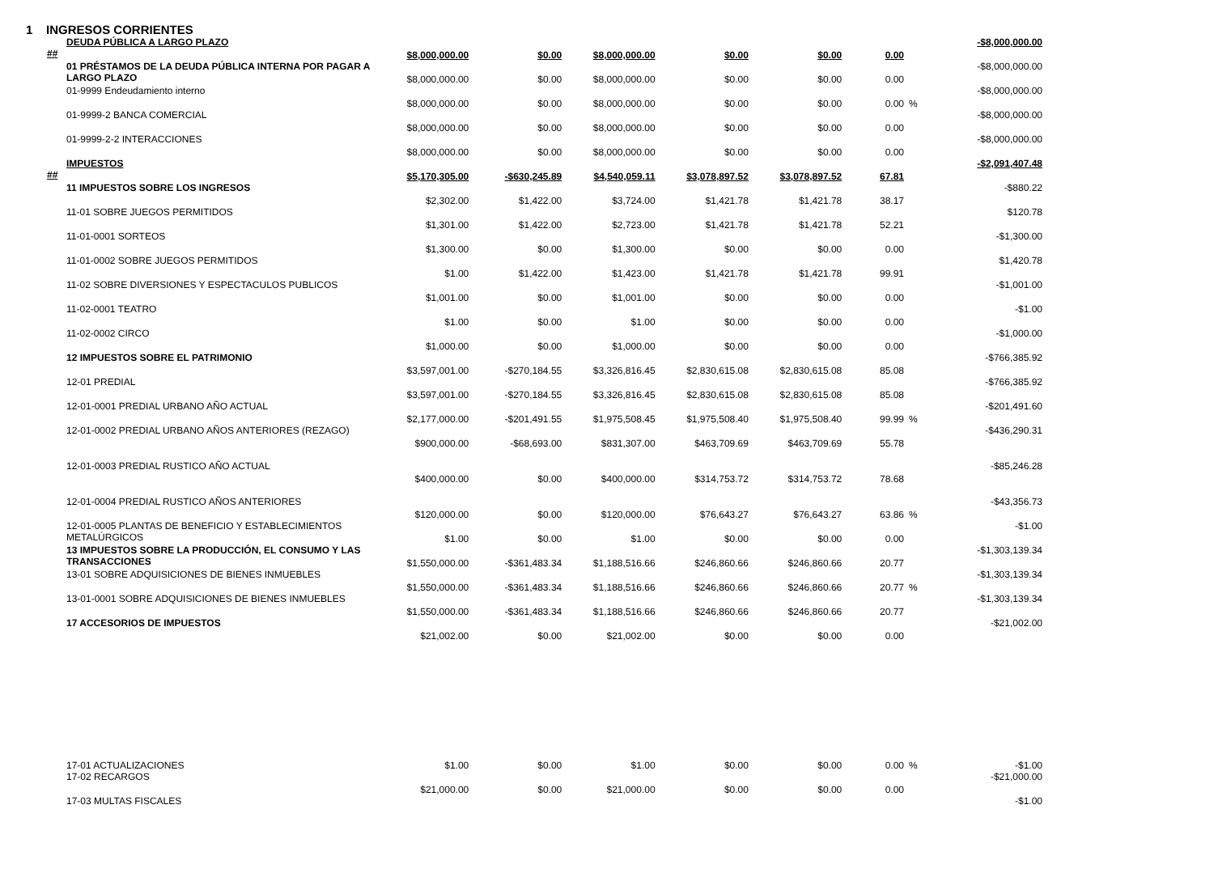1 INGRESOS CORRIENTES
| DEUDA PÚBLICA A LARGO PLAZO ## | $8,000,000.00 | $0.00 | $8,000,000.00 | $0.00 | $0.00 | 0.00 | | -$8,000,000.00 |
| 01 PRÉSTAMOS DE LA DEUDA PÚBLICA INTERNA POR PAGAR A LARGO PLAZO | $8,000,000.00 | $0.00 | $8,000,000.00 | $0.00 | $0.00 | 0.00 | | -$8,000,000.00 |
| 01-9999 Endeudamiento interno | $8,000,000.00 | $0.00 | $8,000,000.00 | $0.00 | $0.00 | 0.00 | % | -$8,000,000.00 |
| 01-9999-2 BANCA COMERCIAL | $8,000,000.00 | $0.00 | $8,000,000.00 | $0.00 | $0.00 | 0.00 | | -$8,000,000.00 |
| 01-9999-2-2 INTERACCIONES | $8,000,000.00 | $0.00 | $8,000,000.00 | $0.00 | $0.00 | 0.00 | | -$8,000,000.00 |
| IMPUESTOS ## | $5,170,305.00 | -$630,245.89 | $4,540,059.11 | $3,078,897.52 | $3,078,897.52 | 67.81 | | -$2,091,407.48 |
| 11 IMPUESTOS SOBRE LOS INGRESOS | $2,302.00 | $1,422.00 | $3,724.00 | $1,421.78 | $1,421.78 | 38.17 | | -$880.22 |
| 11-01 SOBRE JUEGOS PERMITIDOS | $1,301.00 | $1,422.00 | $2,723.00 | $1,421.78 | $1,421.78 | 52.21 | | $120.78 |
| 11-01-0001 SORTEOS | $1,300.00 | $0.00 | $1,300.00 | $0.00 | $0.00 | 0.00 | | -$1,300.00 |
| 11-01-0002 SOBRE JUEGOS PERMITIDOS | $1.00 | $1,422.00 | $1,423.00 | $1,421.78 | $1,421.78 | 99.91 | | $1,420.78 |
| 11-02 SOBRE DIVERSIONES Y ESPECTACULOS PUBLICOS | $1,001.00 | $0.00 | $1,001.00 | $0.00 | $0.00 | 0.00 | | -$1,001.00 |
| 11-02-0001 TEATRO | $1.00 | $0.00 | $1.00 | $0.00 | $0.00 | 0.00 | | -$1.00 |
| 11-02-0002 CIRCO | $1,000.00 | $0.00 | $1,000.00 | $0.00 | $0.00 | 0.00 | | -$1,000.00 |
| 12 IMPUESTOS SOBRE EL PATRIMONIO | $3,597,001.00 | -$270,184.55 | $3,326,816.45 | $2,830,615.08 | $2,830,615.08 | 85.08 | | -$766,385.92 |
| 12-01 PREDIAL | $3,597,001.00 | -$270,184.55 | $3,326,816.45 | $2,830,615.08 | $2,830,615.08 | 85.08 | | -$766,385.92 |
| 12-01-0001 PREDIAL URBANO AÑO ACTUAL | $2,177,000.00 | -$201,491.55 | $1,975,508.45 | $1,975,508.40 | $1,975,508.40 | 99.99 | % | -$201,491.60 |
| 12-01-0002 PREDIAL URBANO AÑOS ANTERIORES (REZAGO) | $900,000.00 | -$68,693.00 | $831,307.00 | $463,709.69 | $463,709.69 | 55.78 | | -$436,290.31 |
| 12-01-0003 PREDIAL RUSTICO AÑO ACTUAL | $400,000.00 | $0.00 | $400,000.00 | $314,753.72 | $314,753.72 | 78.68 | | -$85,246.28 |
| 12-01-0004 PREDIAL RUSTICO AÑOS ANTERIORES | $120,000.00 | $0.00 | $120,000.00 | $76,643.27 | $76,643.27 | 63.86 | % | -$43,356.73 |
| 12-01-0005 PLANTAS DE BENEFICIO Y ESTABLECIMIENTOS METALÚRGICOS | $1.00 | $0.00 | $1.00 | $0.00 | $0.00 | 0.00 | | -$1.00 |
| 13 IMPUESTOS SOBRE LA PRODUCCIÓN, EL CONSUMO Y LAS TRANSACCIONES | $1,550,000.00 | -$361,483.34 | $1,188,516.66 | $246,860.66 | $246,860.66 | 20.77 | | -$1,303,139.34 |
| 13-01 SOBRE ADQUISICIONES DE BIENES INMUEBLES | $1,550,000.00 | -$361,483.34 | $1,188,516.66 | $246,860.66 | $246,860.66 | 20.77 | % | -$1,303,139.34 |
| 13-01-0001 SOBRE ADQUISICIONES DE BIENES INMUEBLES | $1,550,000.00 | -$361,483.34 | $1,188,516.66 | $246,860.66 | $246,860.66 | 20.77 | | -$1,303,139.34 |
| 17 ACCESORIOS DE IMPUESTOS | $21,002.00 | $0.00 | $21,002.00 | $0.00 | $0.00 | 0.00 | | -$21,002.00 |
| 17-01 ACTUALIZACIONES | $1.00 | $0.00 | $1.00 | $0.00 | $0.00 | 0.00 | % | -$1.00 |
| 17-02 RECARGOS | $21,000.00 | $0.00 | $21,000.00 | $0.00 | $0.00 | 0.00 | | -$21,000.00 |
| 17-03 MULTAS FISCALES | | | | | | | | -$1.00 |